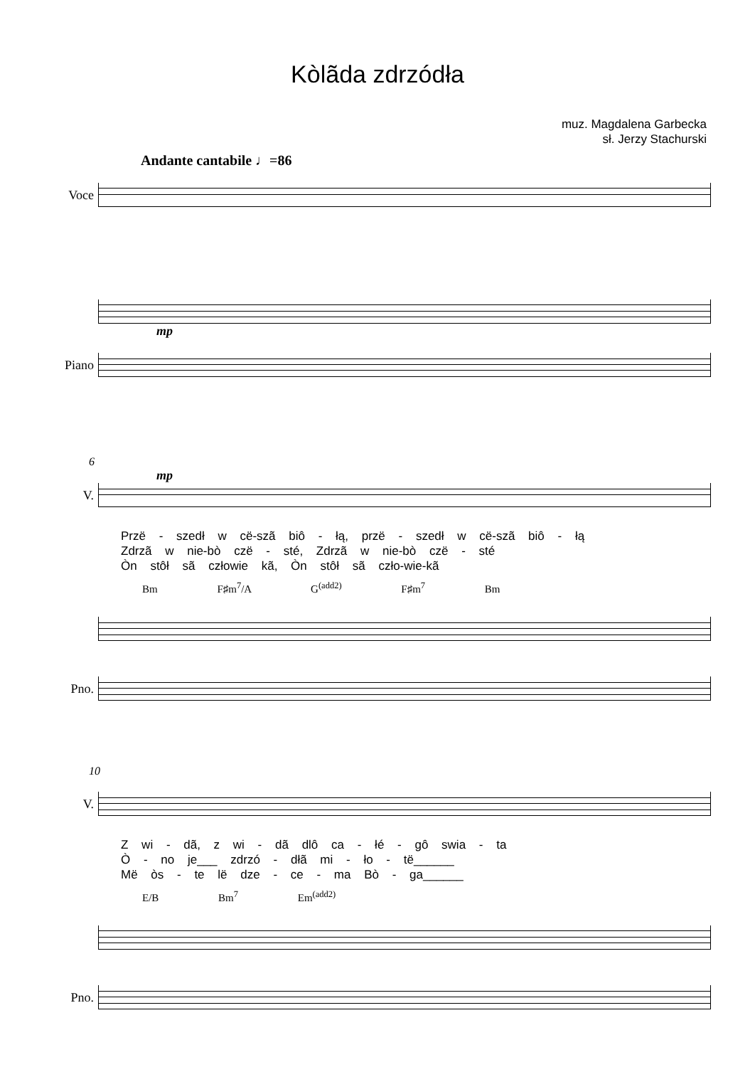Kòlãda zdrzódła
muz. Magdalena Garbecka
sł. Jerzy Stachurski
Andante cantabile ♩=86
Voce
mp
Piano
6
mp
V.
Przë - szedł w cë-szã biô - łą, przë - szedł w cë-szã biô - łą
Zdrzã w nie-bò czë - sté, Zdrzã w nie-bò czë - sté
Òn stôł sã człowie kã, Òn stôł sã czło-wie-kã
Bm F♯m<sup>7</sup>/A G<sup>(add2)</sup> F♯m<sup>7</sup> Bm
Pno.
10
V.
Z wi - dã, z wi - dã dlô ca - łé - gô swia - ta
Ò - no je___ zdrzó - dłã mi - ło - të______
Më òs - te lë dze - ce - ma Bò - ga______
E/B Bm<sup>7</sup> Em<sup>(add2)</sup>
Pno.